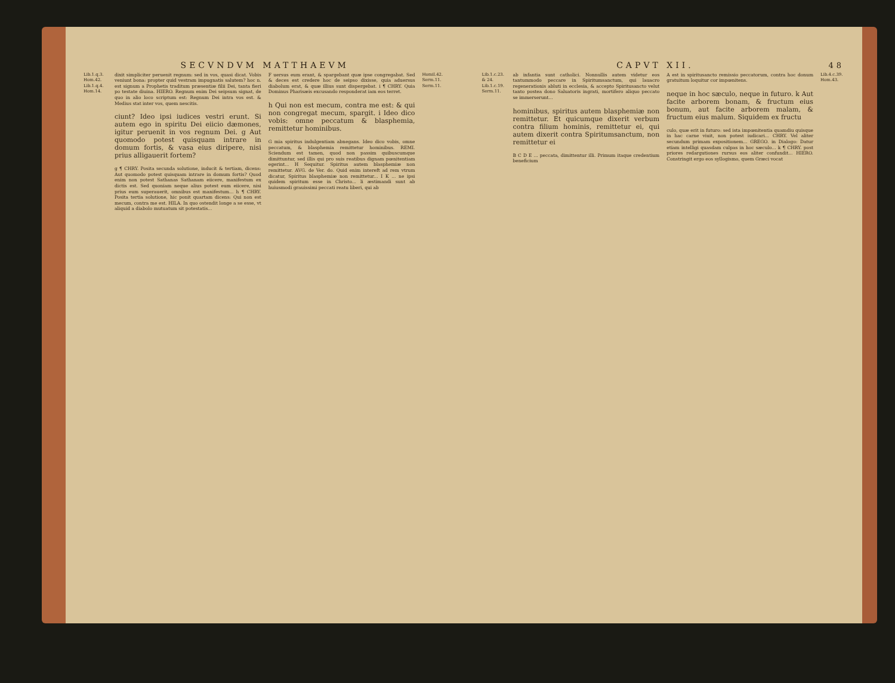SECVNDVM MATTHAEVM
Lib.1.q.3. Hom.42. Lib.1.q.4. Hom.14.
dixit simpliciter peruenit regnum: sed in vos, quasi dicat. Vobis veniunt bona: propter quid vestram impugnatis salutem? hoc n. est signum a Prophetis traditum præsentiæ filii Dei, tanta fieri po testate diuina. HIERO. Regnum enim Dei seipsum signat, de quo in alio loco scriptum est: Regnum Dei intra vos est. & Medius stat inter vos, quem nescitis.
ciunt? Ideo ipsi iudices vestri erunt. Si autem ego in spiritu Dei eiicio dæmones, igitur peruenit in vos regnum Dei. g Aut quomodo potest quisquam intrare in domum fortis, & vasa eius diripere, nisi prius alligauerit fortem?
g ¶ CHRY. Posita secunda solutione, inducit & tertiam, dicens: Aut quomodo potest quisquam intrare in domum fortis? Quod enim non potest Sathanas Sathanam eiicere, manifestum ex dictis est. Sed quoniam neque alius potest eum eiicere, nisi prius eum superauerit, omnibus est manifestum... h ¶ CHRY. Posita tertia solutione, hic ponit quartam dicens: Qui non est mecum, contra me est. HILA. In quo ostendit longe a se esse, vt aliquid a diabolo mutuatum sit potestatis...
F uersus eum erant, & spargebant quæ ipse congregabat. Sed & deces est credere hoc de seipso dixisse, quia aduersus diabolum erat, & quæ illius sunt dispergebat. i ¶ CHRY. Quia Dominus Pharisæis excusando responderat iam eos terret.
h Qui non est mecum, contra me est: & qui non congregat mecum, spargit. i Ideo dico vobis: omne peccatum & blasphemia, remittetur hominibus.
G mia spiritus indulgentiam abnegans. Ideo dico vobis, omne peccatum, & blasphemia remittetur hominibus. REMI. Sciendum est tamen, quod non passim quibuscumque dimittuntur, sed illis qui pro suis reatibus dignam pœnitentiam egerint... H Sequitur. Spiritus autem blasphemiæ non remittetur. AVG. de Ver. do. Quid enim intereft ad rem vtrum dicatur, Spiritus blasphemiæ non remittetur... I K ... ne ipsi quidem spiritum esse in Christo... li æstimandi sunt ab huiusmodi grauissimi peccati reatu liberi, qui ab
Homil.42. Serm.11. Serm.11.
CAPVT XII. 48
Lib.1.c.23. & 24. Lib.1.c.19. Serm.11.
ab infantia sunt catholici. Nonnullis autem videtur eos tantummodo peccare in Spiritumsanctum, qui lauacro regenerationis abluti in ecclesia, & accepto Spiritusancto velut tanto postea dono Saluatoris ingrati, mortifero aliquo peccato se immerserunt...
hominibus, spiritus autem blasphemiæ non remittetur. Et quicumque dixerit verbum contra filium hominis, remittetur ei, qui autem dixerit contra Spiritumsanctum, non remittetur ei
B C D E ... peccata, dimittentur illi. Primum itaque credentium beneficium
A est in spiritusancto remissio peccatorum, contra hoc donum gratuitum loquitur cor impœnitens.
neque in hoc sæculo, neque in futuro. k Aut facite arborem bonam, & fructum eius bonum, aut facite arborem malam, & fructum eius malum. Siquidem ex fructu
culo, quæ erit in futuro: sed ista impœnitentia quamdiu quisque in hac carne viuit, non potest iudicari... CHRY. Vel aliter secundum primam expositionem... GREGO. in Dialogo: Datur etiam intelligi quasdam culpas in hoc sæculo... k ¶ CHRY. post priores redargutiones rursus eos aliter confundit... HIERO. Constringit ergo eos syllogismo, quem Græci vocat
Lib.4.c.39. Hom.43.